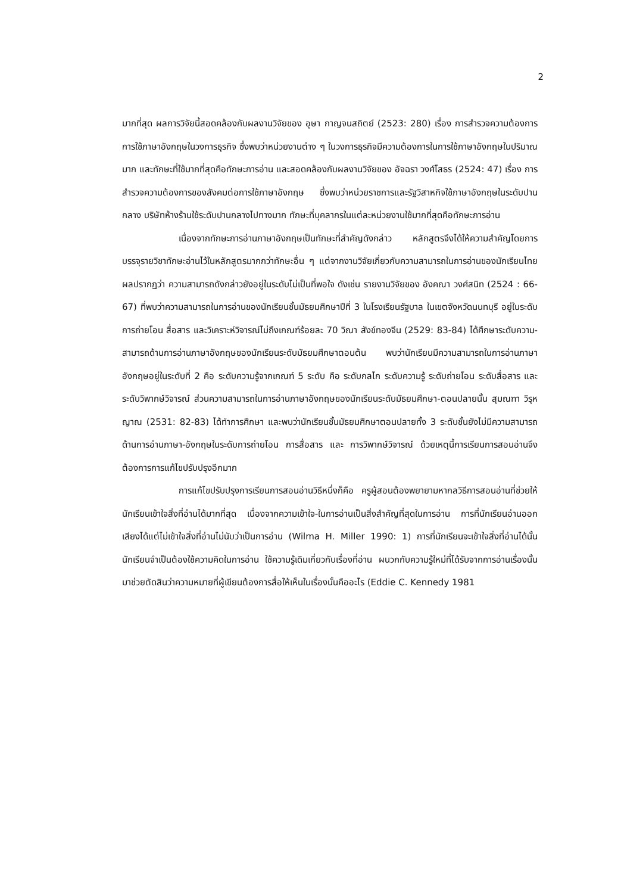2
มากที่สุด ผลการวิจัยนี้สอดคล้องกับผลงานวิจัยของ อุษา กาญจนสถิตย์ (2523: 280) เรื่อง การสำรวจความต้องการการใช้ภาษาอังกฤษในวงการธุรกิจ ซึ่งพบว่าหน่วยงานต่าง ๆ ในวงการธุรกิจมีความต้องการในการใช้ภาษาอังกฤษในปริมาณมาก และทักษะที่ใช้มากที่สุดคือทักษะการอ่าน และสอดคล้องกับผลงานวิจัยของ อัจฉรา วงศ์โสธร (2524: 47) เรื่อง การสำรวจความต้องการของสังคมต่อการใช้ภาษาอังกฤษ ซึ่งพบว่าหน่วยราชการและรัฐวิสาหกิจใช้ภาษาอังกฤษในระดับปานกลาง บริษัทห้างร้านใช้ระดับปานกลางไปทางมาก ทักษะที่บุคลากรในแต่ละหน่วยงานใช้มากที่สุดคือทักษะการอ่าน
เนื่องจากทักษะการอ่านภาษาอังกฤษเป็นทักษะที่สำคัญดังกล่าว หลักสูตรจึงได้ให้ความสำคัญโดยการบรรจุรายวิชาทักษะอ่านไว้ในหลักสูตรมากกว่าทักษะอื่น ๆ แต่จากงานวิจัยเกี่ยวกับความสามารถในการอ่านของนักเรียนไทย ผลปรากฏว่า ความสามารถดังกล่าวยังอยู่ในระดับไม่เป็นที่พอใจ ดังเช่น รายงานวิจัยของ อังคณา วงศ์สนิท (2524 : 66-67) ที่พบว่าความสามารถในการอ่านของนักเรียนชั้นมัธยมศึกษาปีที่ 3 ในโรงเรียนรัฐบาล ในเขตจังหวัดนนทบุรี อยู่ในระดับการถ่ายโอน สื่อสาร และวิเคราะห์วิจารณ์ไม่ถึงเกณฑ์ร้อยละ 70 วิณา สังข์ทองจีน (2529: 83-84) ได้ศึกษาระดับความ-สามารถด้านการอ่านภาษาอังกฤษของนักเรียนระดับมัธยมศึกษาตอนต้น พบว่านักเรียนมีความสามารถในการอ่านภาษาอังกฤษอยู่ในระดับที่ 2 คือ ระดับความรู้จากเกณฑ์ 5 ระดับ คือ ระดับกลไก ระดับความรู้ ระดับถ่ายโอน ระดับสื่อสาร และ ระดับวิพากษ์วิจารณ์ ส่วนความสามารถในการอ่านภาษาอังกฤษของนักเรียนระดับมัธยมศึกษา-ตอนปลายนั้น สุมณฑา วิรุหญาณ (2531: 82-83) ได้ทำการศึกษา และพบว่านักเรียนชั้นมัธยมศึกษาตอนปลายทั้ง 3 ระดับชั้นยังไม่มีความสามารถด้านการอ่านภาษา-อังกฤษในระดับการถ่ายโอน การสื่อสาร และ การวิพากษ์วิจารณ์ ด้วยเหตุนี้การเรียนการสอนอ่านจึงต้องการการแก้ไขปรับปรุงอีกมาก
การแก้ไขปรับปรุงการเรียนการสอนอ่านวิธีหนึ่งก็คือ ครูผู้สอนต้องพยายามหากลวิธีการสอนอ่านที่ช่วยให้นักเรียนเข้าใจสิ่งที่อ่านได้มากที่สุด เนื่องจากความเข้าใจ-ในการอ่านเป็นสิ่งสำคัญที่สุดในการอ่าน การที่นักเรียนอ่านออกเสียงได้แต่ไม่เข้าใจสิ่งที่อ่านไม่นับว่าเป็นการอ่าน (Wilma H. Miller 1990: 1) การที่นักเรียนจะเข้าใจสิ่งที่อ่านได้นั้น นักเรียนจำเป็นต้องใช้ความคิดในการอ่าน ใช้ความรู้เดิมเกี่ยวกับเรื่องที่อ่าน ผนวกกับความรู้ใหม่ที่ได้รับจากการอ่านเรื่องนั้น มาช่วยตัดสินว่าความหมายที่ผู้เขียนต้องการสื่อให้เห็นในเรื่องนั้นคืออะไร (Eddie C. Kennedy 1981